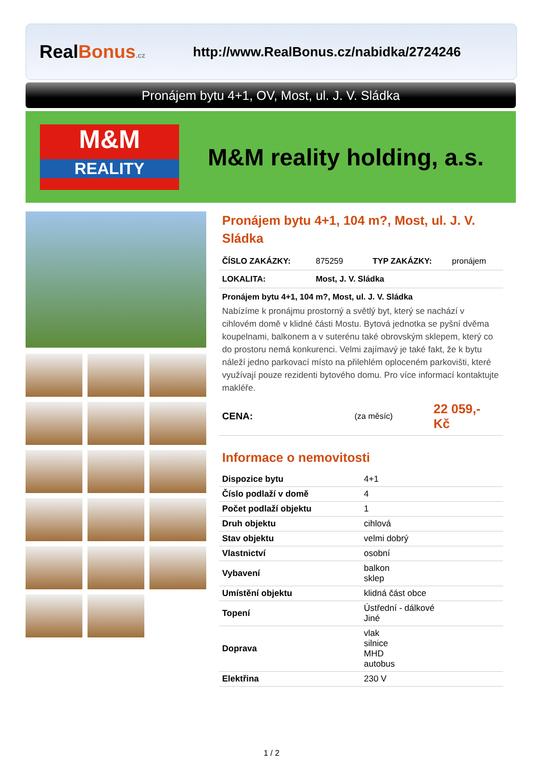RealBonus.cz
http://www.RealBonus.cz/nabidka/2724246
Pronájem bytu 4+1, OV, Most, ul. J. V. Sládka
M&M
REALITY
M&M reality holding, a.s.
Pronájem bytu 4+1, 104 m?, Most, ul. J. V. Sládka
ČÍSLO ZAKÁZKY: 875259 TYP ZAKÁZKY: pronájem
LOKALITA: Most, J. V. Sládka
Pronájem bytu 4+1, 104 m?, Most, ul. J. V. Sládka
Nabízíme k pronájmu prostorný a světlý byt, který se nachází v cihlovém domě v klidné části Mostu. Bytová jednotka se pyšní dvěma koupelnami, balkonem a v suterénu také obrovským sklepem, který co do prostoru nemá konkurenci. Velmi zajímavý je také fakt, že k bytu náleží jedno parkovací místo na přilehlém oploceném parkovišti, které využívají pouze rezidenti bytového domu. Pro více informací kontaktujte makléře.
CENA: (za měsíc) 22 059,- Kč
Informace o nemovitosti
| Dispozice bytu | 4+1 |
| Číslo podlaží v domě | 4 |
| Počet podlaží objektu | 1 |
| Druh objektu | cihlová |
| Stav objektu | velmi dobrý |
| Vlastnictví | osobní |
| Vybavení | balkon sklep |
| Umístění objektu | klidná část obce |
| Topení | Ústřední - dálkové Jiné |
| Doprava | vlak silnice MHD autobus |
| Elektřina | 230 V |
1 / 2